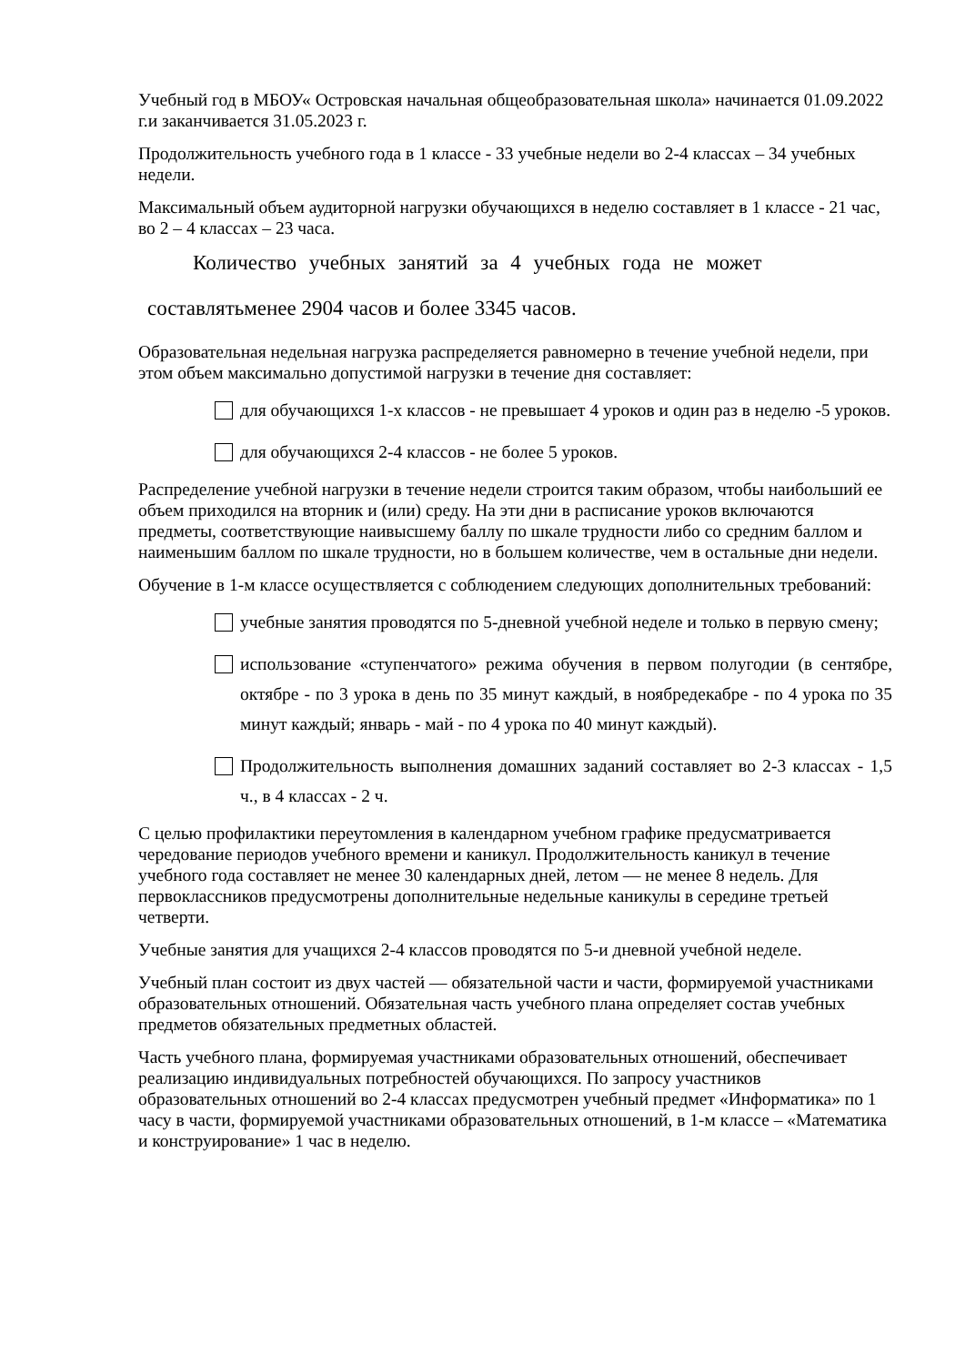Учебный год в МБОУ« Островская начальная общеобразовательная школа» начинается 01.09.2022 г.и заканчивается 31.05.2023 г.
Продолжительность учебного года в 1 классе - 33 учебные недели во 2-4 классах – 34 учебных недели.
Максимальный объем аудиторной нагрузки обучающихся в неделю составляет в 1 классе - 21 час, во 2 – 4 классах – 23 часа.
Количество учебных занятий за 4 учебных года не может
составлятьменее 2904 часов и более 3345 часов.
Образовательная недельная нагрузка распределяется равномерно в течение учебной недели, при этом объем максимально допустимой нагрузки в течение дня составляет:
для обучающихся 1-х классов - не превышает 4 уроков и один раз в неделю -5 уроков.
для обучающихся 2-4 классов - не более 5 уроков.
Распределение учебной нагрузки в течение недели строится таким образом, чтобы наибольший ее объем приходился на вторник и (или) среду. На эти дни в расписание уроков включаются предметы, соответствующие наивысшему баллу по шкале трудности либо со средним баллом и наименьшим баллом по шкале трудности, но в большем количестве, чем в остальные дни недели.
Обучение в 1-м классе осуществляется с соблюдением следующих дополнительных требований:
учебные занятия проводятся по 5-дневной учебной неделе и только в первую смену;
использование «ступенчатого» режима обучения в первом полугодии (в сентябре, октябре - по 3 урока в день по 35 минут каждый, в ноябредекабре - по 4 урока по 35 минут каждый; январь - май - по 4 урока по 40 минут каждый).
Продолжительность выполнения домашних заданий составляет во 2-3 классах - 1,5 ч., в 4 классах - 2 ч.
С целью профилактики переутомления в календарном учебном графике предусматривается чередование периодов учебного времени и каникул. Продолжительность каникул в течение учебного года составляет не менее 30 календарных дней, летом — не менее 8 недель. Для первоклассников предусмотрены дополнительные недельные каникулы в середине третьей четверти.
Учебные занятия для учащихся 2-4 классов проводятся по 5-и дневной учебной неделе.
Учебный план состоит из двух частей — обязательной части и части, формируемой участниками образовательных отношений. Обязательная часть учебного плана определяет состав учебных предметов обязательных предметных областей.
Часть учебного плана, формируемая участниками образовательных отношений, обеспечивает реализацию индивидуальных потребностей обучающихся. По запросу участников образовательных отношений во 2-4 классах предусмотрен учебный предмет «Информатика» по 1 часу в части, формируемой участниками образовательных отношений, в 1-м классе – «Математика и конструирование» 1 час в неделю.